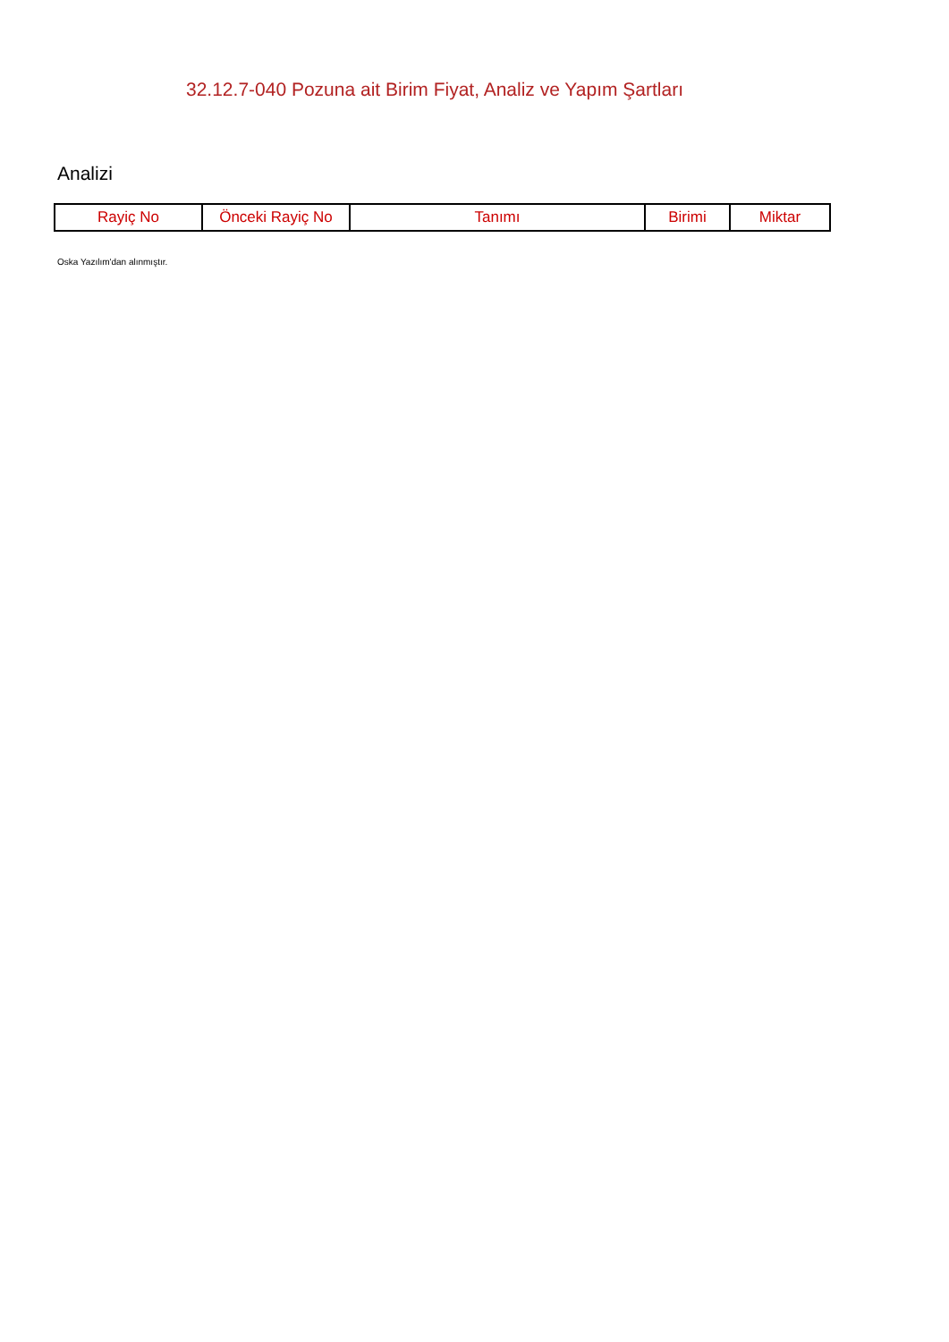32.12.7-040 Pozuna ait Birim Fiyat, Analiz ve Yapım Şartları
Analizi
| Rayiç No | Önceki Rayiç No | Tanımı | Birimi | Miktar |
| --- | --- | --- | --- | --- |
Oska Yazılım'dan alınmıştır.